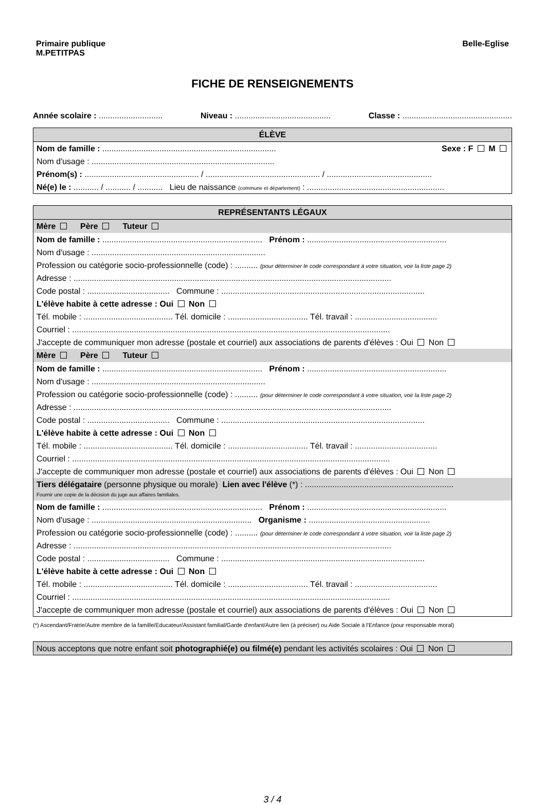Primaire publique
M.PETITPAS
Belle-Eglise
FICHE DE RENSEIGNEMENTS
Année scolaire : ............................ Niveau : .......................................... Classe : ................................................
ÉLÈVE
Nom de famille : ............................................................................ Sexe : F M
Nom d'usage : ................................................................................
Prénom(s) : .................................................. / .................................................. / ..............................................
Né(e) le : ........... / ........... / ........... Lieu de naissance (commune et département) : ............................................................
REPRÉSENTANTS LÉGAUX
Mère Père Tuteur
Nom de famille : ...................................................................... Prénom : .............................................................
Nom d'usage : ............................................................................
Profession ou catégorie socio-professionnelle (code) : .......... (pour déterminer le code correspondant à votre situation, voir la liste page 2)
Adresse : ...........................................................................................................................................
Code postal : .................................... Commune : .........................................................................................
L'élève habite à cette adresse : Oui Non
Tél. mobile : ....................................... Tél. domicile : ................................... Tél. travail : ....................................
Courriel : ...........................................................................................................................................
J'accepte de communiquer mon adresse (postale et courriel) aux associations de parents d'élèves : Oui Non
Mère Père Tuteur
Nom de famille : ...................................................................... Prénom : .............................................................
Nom d'usage : ............................................................................
Profession ou catégorie socio-professionnelle (code) : .......... (pour déterminer le code correspondant à votre situation, voir la liste page 2)
Adresse : ...........................................................................................................................................
Code postal : .................................... Commune : .........................................................................................
L'élève habite à cette adresse : Oui Non
Tél. mobile : ....................................... Tél. domicile : ................................... Tél. travail : ....................................
Courriel : ...........................................................................................................................................
J'accepte de communiquer mon adresse (postale et courriel) aux associations de parents d'élèves : Oui Non
Tiers délégataire (personne physique ou morale) Lien avec l'élève (*) : .................................................................
Fournir une copie de la décision du juge aux affaires familiales.
Nom de famille : ...................................................................... Prénom : .............................................................
Nom d'usage : ...................................................................... Organisme : .....................................................
Profession ou catégorie socio-professionnelle (code) : .......... (pour déterminer le code correspondant à votre situation, voir la liste page 2)
Adresse : ...........................................................................................................................................
Code postal : .................................... Commune : .........................................................................................
L'élève habite à cette adresse : Oui Non
Tél. mobile : ....................................... Tél. domicile : ................................... Tél. travail : ....................................
Courriel : ...........................................................................................................................................
J'accepte de communiquer mon adresse (postale et courriel) aux associations de parents d'élèves : Oui Non
(*) Ascendant/Fratrie/Autre membre de la famille/Educateur/Assistant familial/Garde d'enfant/Autre lien (à préciser) ou Aide Sociale à l'Enfance (pour responsable moral)
Nous acceptons que notre enfant soit photographié(e) ou filmé(e) pendant les activités scolaires : Oui Non
3 / 4